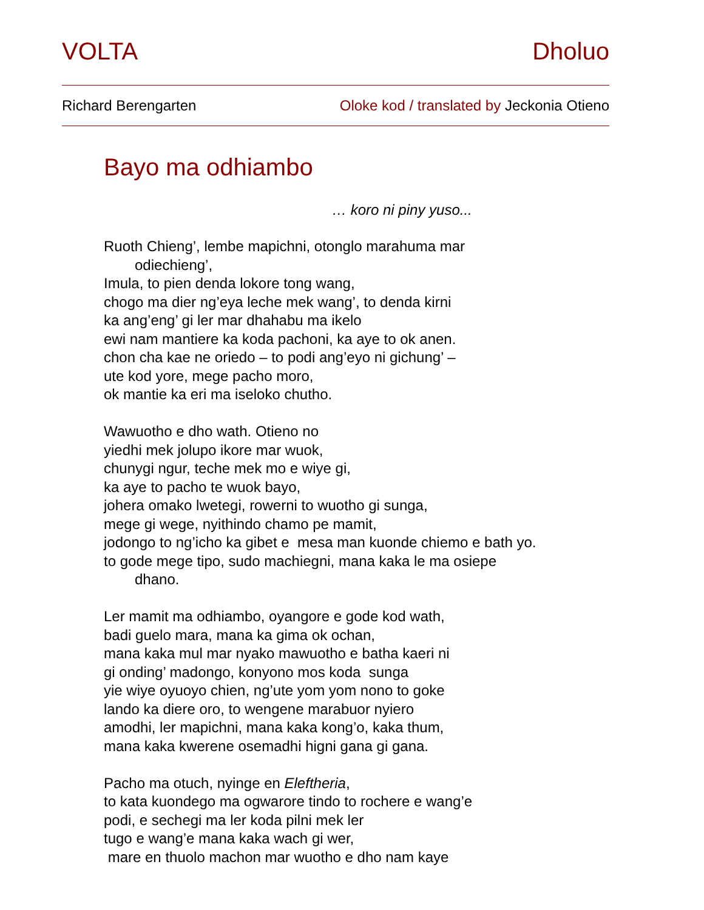VOLTA Dholuo
Richard Berengarten Oloke kod / translated by Jeckonia Otieno
Bayo ma odhiambo
… koro ni piny yuso...
Ruoth Chieng’, lembe mapichni, otonglo marahuma mar
odiechieng’,
Imula, to pien denda lokore tong wang,
chogo ma dier ng’eya leche mek wang’, to denda kirni
ka ang’eng’ gi ler mar dhahabu ma ikelo
ewi nam mantiere ka koda pachoni, ka aye to ok anen.
chon cha kae ne oriedo – to podi ang’eyo ni gichung’ –
ute kod yore, mege pacho moro,
ok mantie ka eri ma iseloko chutho.
Wawuotho e dho wath. Otieno no
yiedhi mek jolupo ikore mar wuok,
chunygi ngur, teche mek mo e wiye gi,
ka aye to pacho te wuok bayo,
johera omako lwetegi, rowerni to wuotho gi sunga,
mege gi wege, nyithindo chamo pe mamit,
jodongo to ng’icho ka gibet e mesa man kuonde chiemo e bath yo.
to gode mege tipo, sudo machiegni, mana kaka le ma osiepe
dhano.
Ler mamit ma odhiambo, oyangore e gode kod wath,
badi guelo mara, mana ka gima ok ochan,
mana kaka mul mar nyako mawuotho e batha kaeri ni
gi onding’ madongo, konyono mos koda sunga
yie wiye oyuoyo chien, ng’ute yom yom nono to goke
lando ka diere oro, to wengene marabuor nyiero
amodhi, ler mapichni, mana kaka kong’o, kaka thum,
mana kaka kwerene osemadhi higni gana gi gana.
Pacho ma otuch, nyinge en Eleftheria,
to kata kuondego ma ogwarore tindo to rochere e wang’e
podi, e sechegi ma ler koda pilni mek ler
tugo e wang’e mana kaka wach gi wer,
mare en thuolo machon mar wuotho e dho nam kaye